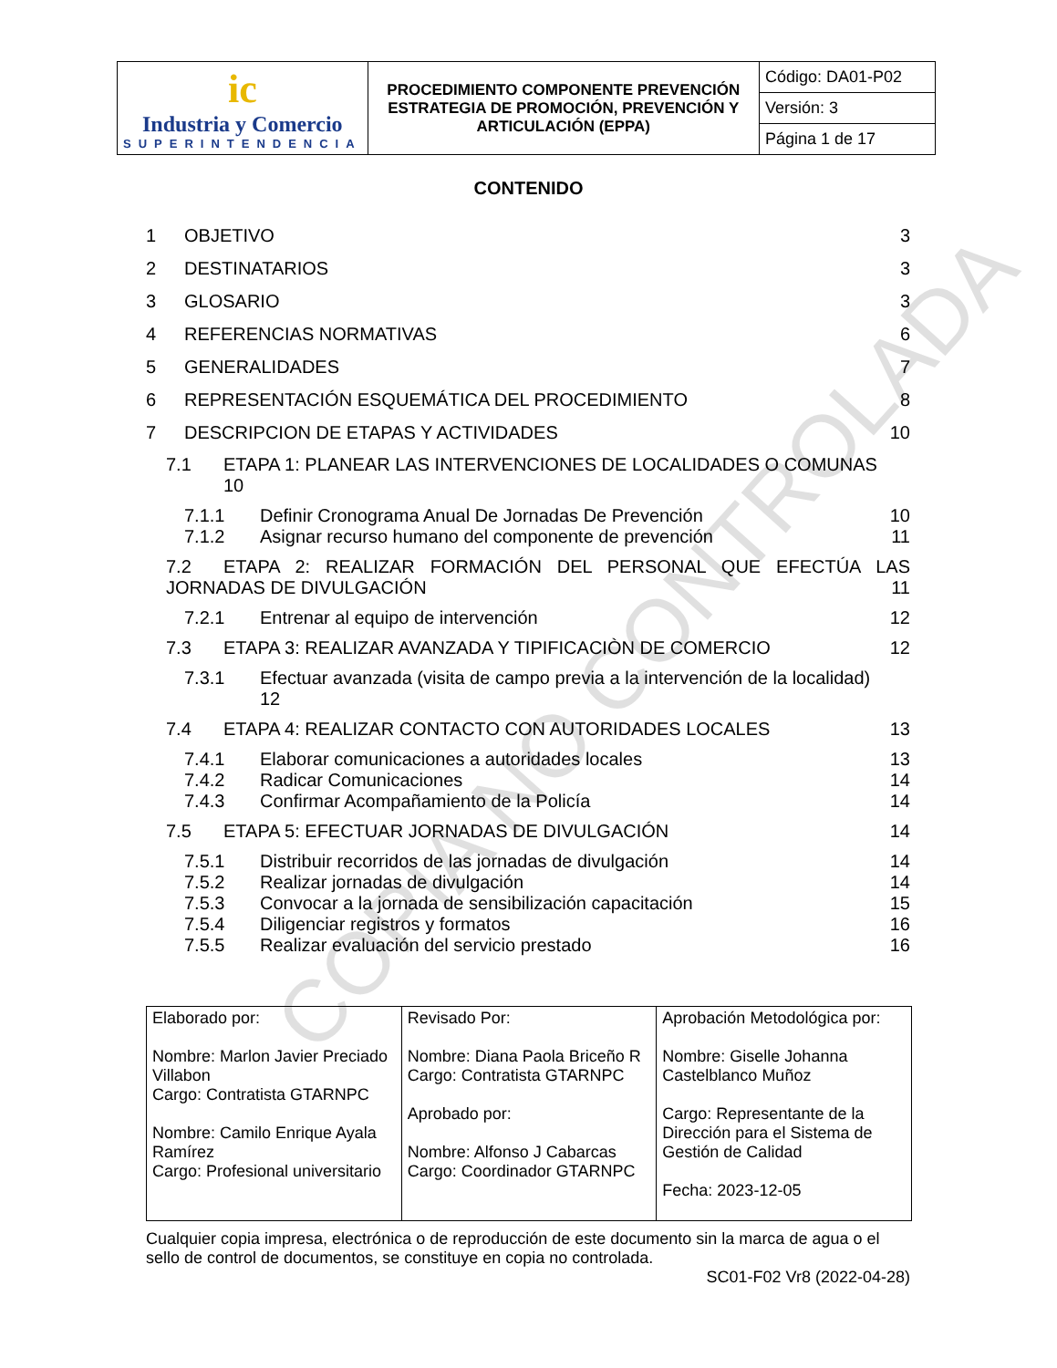COPIA NO CONTROLADA
| ic Industria y Comercio SUPERINTENDENCIA | PROCEDIMIENTO COMPONENTE PREVENCIÓN ESTRATEGIA DE PROMOCIÓN, PREVENCIÓN Y ARTICULACIÓN (EPPA) | Código: DA01-P02 |
| | | Versión: 3 |
| | | Página 1 de 17 |
CONTENIDO
1 OBJETIVO 3
2 DESTINATARIOS 3
3 GLOSARIO 3
4 REFERENCIAS NORMATIVAS 6
5 GENERALIDADES 7
6 REPRESENTACIÓN ESQUEMÁTICA DEL PROCEDIMIENTO 8
7 DESCRIPCION DE ETAPAS Y ACTIVIDADES 10
7.1 ETAPA 1: PLANEAR LAS INTERVENCIONES DE LOCALIDADES O COMUNAS
10
7.1.1 Definir Cronograma Anual De Jornadas De Prevención 10
7.1.2 Asignar recurso humano del componente de prevención 11
7.2 ETAPA 2: REALIZAR FORMACIÓN DEL PERSONAL QUE EFECTÚA LAS JORNADAS DE DIVULGACIÓN 11
7.2.1 Entrenar al equipo de intervención 12
7.3 ETAPA 3: REALIZAR AVANZADA Y TIPIFICACIÒN DE COMERCIO 12
7.3.1 Efectuar avanzada (visita de campo previa a la intervención de la localidad)
12
7.4 ETAPA 4: REALIZAR CONTACTO CON AUTORIDADES LOCALES 13
7.4.1 Elaborar comunicaciones a autoridades locales 13
7.4.2 Radicar Comunicaciones 14
7.4.3 Confirmar Acompañamiento de la Policía 14
7.5 ETAPA 5: EFECTUAR JORNADAS DE DIVULGACIÓN 14
7.5.1 Distribuir recorridos de las jornadas de divulgación 14
7.5.2 Realizar jornadas de divulgación 14
7.5.3 Convocar a la jornada de sensibilización capacitación 15
7.5.4 Diligenciar registros y formatos 16
7.5.5 Realizar evaluación del servicio prestado 16
| Elaborado por: Nombre: Marlon Javier Preciado Villabon Cargo: Contratista GTARNPC Nombre: Camilo Enrique Ayala Ramírez Cargo: Profesional universitario | Revisado Por: Nombre: Diana Paola Briceño R Cargo: Contratista GTARNPC Aprobado por: Nombre: Alfonso J Cabarcas Cargo: Coordinador GTARNPC | Aprobación Metodológica por: Nombre: Giselle Johanna Castelblanco Muñoz Cargo: Representante de la Dirección para el Sistema de Gestión de Calidad Fecha: 2023-12-05 |
Cualquier copia impresa, electrónica o de reproducción de este documento sin la marca de agua o el sello de control de documentos, se constituye en copia no controlada.
SC01-F02 Vr8 (2022-04-28)